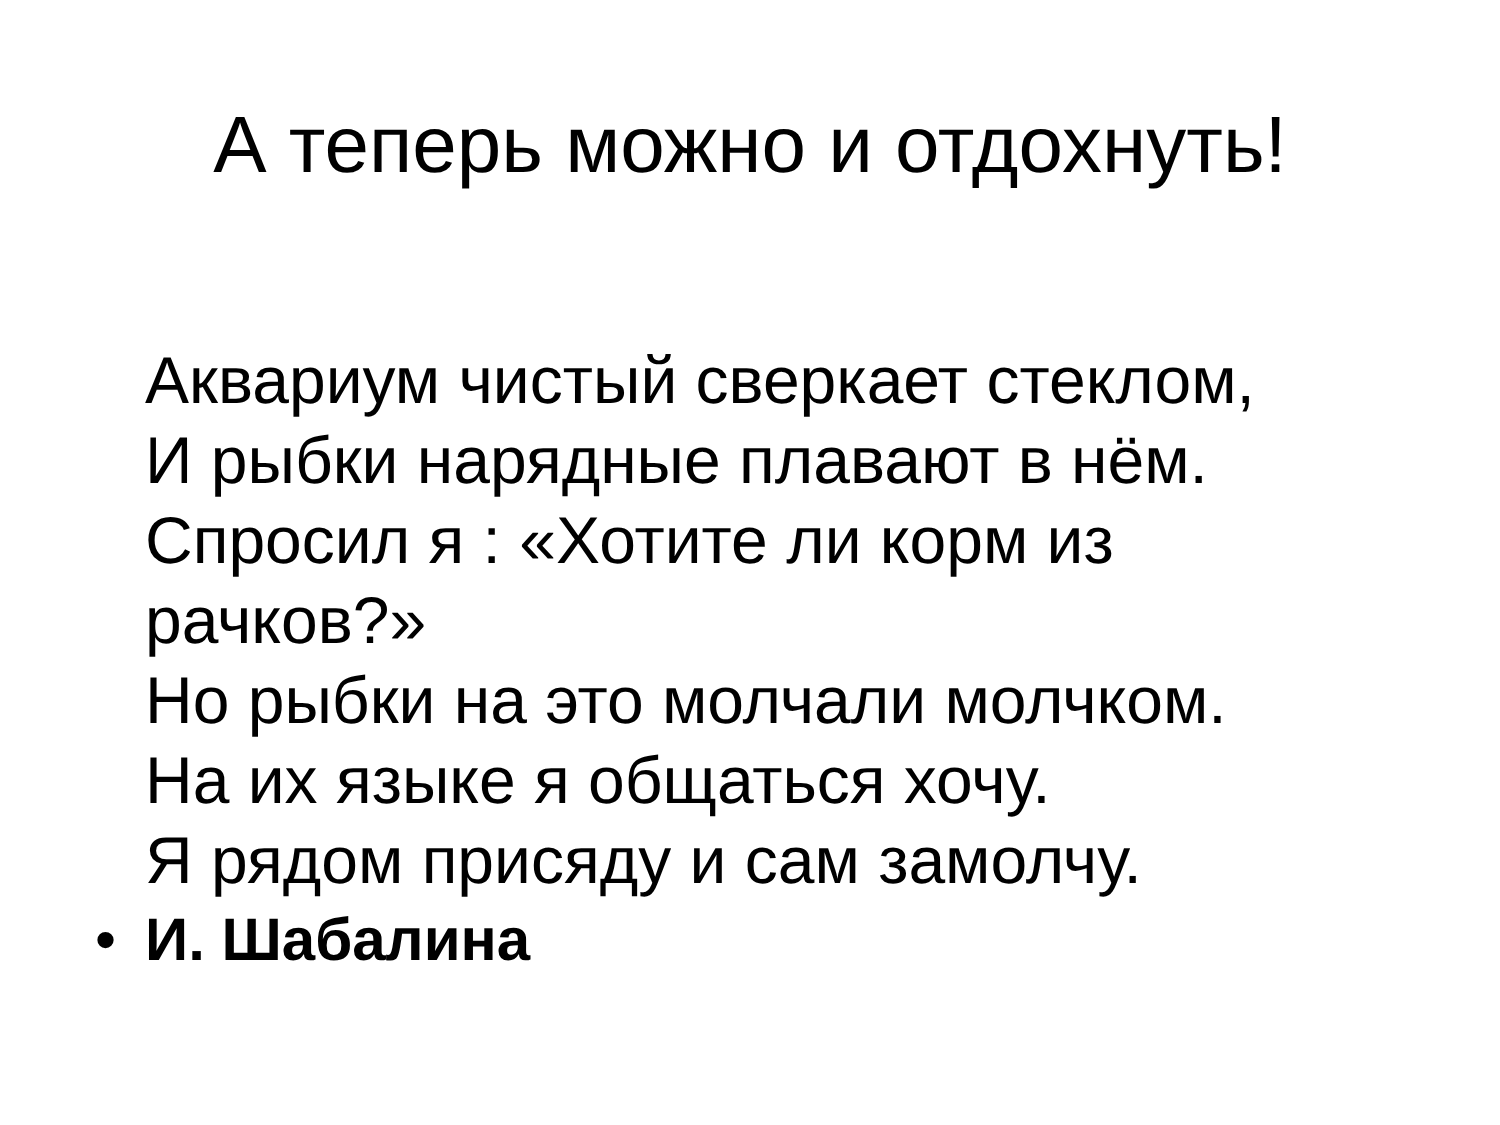А теперь можно и отдохнуть!
Аквариум чистый сверкает стеклом,
И рыбки нарядные плавают в нём.
Спросил я : «Хотите ли корм из
рачков?»
Но рыбки на это молчали молчком.
На их языке я общаться хочу.
Я рядом присяду и сам замолчу.
• И. Шабалина